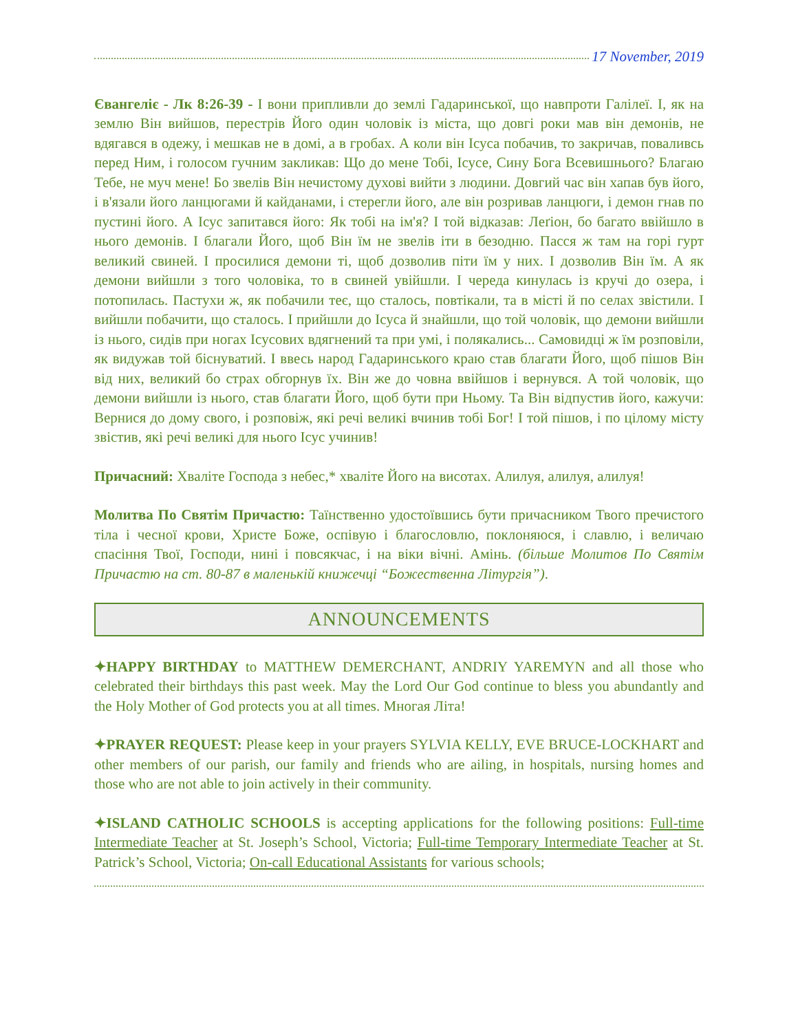17 November, 2019
Євангеліє - Лк 8:26-39 - І вони припливли до землі Гадаринської, що навпроти Галілеї. І, як на землю Він вийшов, перестрів Його один чоловік із міста, що довгі роки мав він демонів, не вдягався в одежу, і мешкав не в домі, а в гробах. А коли він Ісуса побачив, то закричав, поваливсь перед Ним, і голосом гучним закликав: Що до мене Тобі, Ісусе, Сину Бога Всевишнього? Благаю Тебе, не муч мене! Бо звелів Він нечистому духові вийти з людини. Довгий час він хапав був його, і в'язали його ланцюгами й кайданами, і стерегли його, але він розривав ланцюги, і демон гнав по пустині його. А Ісус запитався його: Як тобі на ім'я? І той відказав: Леґіон, бо багато ввійшло в нього демонів. І благали Його, щоб Він їм не звелів іти в безодню. Пасся ж там на горі гурт великий свиней. І просилися демони ті, щоб дозволив піти їм у них. І дозволив Він їм. А як демони вийшли з того чоловіка, то в свиней увійшли. І череда кинулась із кручі до озера, і потопилась. Пастухи ж, як побачили теє, що сталось, повтікали, та в місті й по селах звістили. І вийшли побачити, що сталось. І прийшли до Ісуса й знайшли, що той чоловік, що демони вийшли із нього, сидів при ногах Ісусових вдягнений та при умі, і полякались... Самовидці ж їм розповіли, як видужав той біснуватий. І ввесь народ Гадаринського краю став благати Його, щоб пішов Він від них, великий бо страх обгорнув їх. Він же до човна ввійшов і вернувся. А той чоловік, що демони вийшли із нього, став благати Його, щоб бути при Ньому. Та Він відпустив його, кажучи: Вернися до дому свого, і розповіж, які речі великі вчинив тобі Бог! І той пішов, і по цілому місту звістив, які речі великі для нього Ісус учинив!
Причасний: Хваліте Господа з небес,* хваліте Його на висотах. Алилуя, алилуя, алилуя!
Молитва По Святім Причастю: Таїнственно удостоївшись бути причасником Твого пречистого тіла і чесної крови, Христе Боже, оспівую і благословлю, поклоняюся, і славлю, і величаю спасіння Твої, Господи, нині і повсякчас, і на віки вічні. Амінь. (більше Молитов По Святім Причастю на ст. 80-87 в маленькій книжечці “Божественна Літургія”).
ANNOUNCEMENTS
✦HAPPY BIRTHDAY to MATTHEW DEMERCHANT, ANDRIY YAREMYN and all those who celebrated their birthdays this past week. May the Lord Our God continue to bless you abundantly and the Holy Mother of God protects you at all times. Многая Літа!
✦PRAYER REQUEST: Please keep in your prayers SYLVIA KELLY, EVE BRUCE-LOCKHART and other members of our parish, our family and friends who are ailing, in hospitals, nursing homes and those who are not able to join actively in their community.
✦ISLAND CATHOLIC SCHOOLS is accepting applications for the following positions: Full-time Intermediate Teacher at St. Joseph’s School, Victoria; Full-time Temporary Intermediate Teacher at St. Patrick’s School, Victoria; On-call Educational Assistants for various schools;